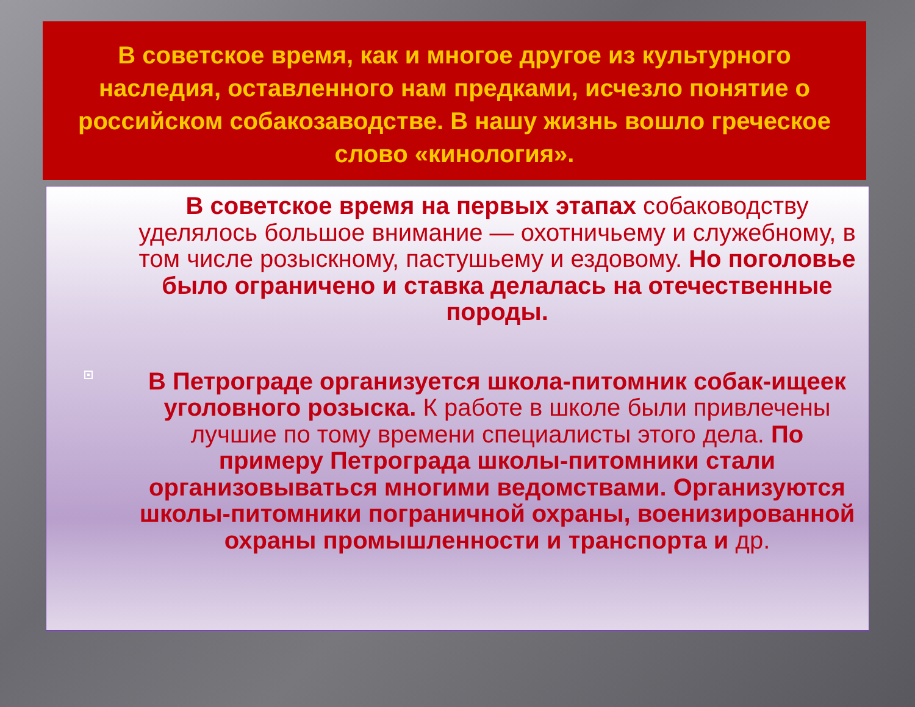В советское время, как и многое другое из культурного наследия, оставленного нам предками, исчезло понятие о российском собакозаводстве. В нашу жизнь вошло греческое слово «кинология».
В советское время на первых этапах собаководству уделялось большое внимание — охотничьему и служебному, в том числе розыскному, пастушьему и ездовому. Но поголовье было ограничено и ставка делалась на отечественные породы.
В Петрограде организуется школа-питомник собак-ищеек уголовного розыска. К работе в школе были привлечены лучшие по тому времени специалисты этого дела. По примеру Петрограда школы-питомники стали организовываться многими ведомствами. Организуются школы-питомники пограничной охраны, военизированной охраны промышленности и транспорта и др.